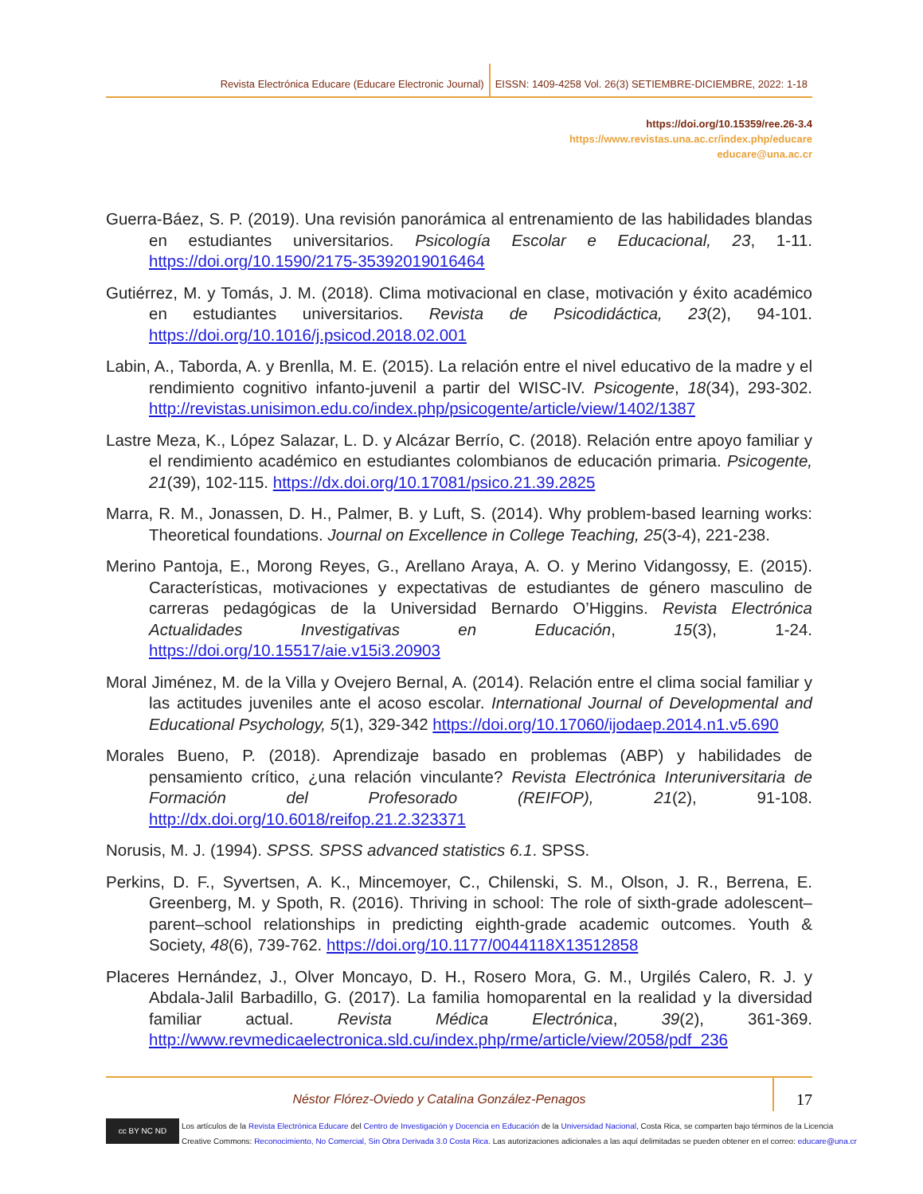Revista Electrónica Educare (Educare Electronic Journal) EISSN: 1409-4258 Vol. 26(3) SETIEMBRE-DICIEMBRE, 2022: 1-18
https://doi.org/10.15359/ree.26-3.4
https://www.revistas.una.ac.cr/index.php/educare
educare@una.ac.cr
Guerra-Báez, S. P. (2019). Una revisión panorámica al entrenamiento de las habilidades blandas en estudiantes universitarios. Psicología Escolar e Educacional, 23, 1-11. https://doi.org/10.1590/2175-35392019016464
Gutiérrez, M. y Tomás, J. M. (2018). Clima motivacional en clase, motivación y éxito académico en estudiantes universitarios. Revista de Psicodidáctica, 23(2), 94-101. https://doi.org/10.1016/j.psicod.2018.02.001
Labin, A., Taborda, A. y Brenlla, M. E. (2015). La relación entre el nivel educativo de la madre y el rendimiento cognitivo infanto-juvenil a partir del WISC-IV. Psicogente, 18(34), 293-302. http://revistas.unisimon.edu.co/index.php/psicogente/article/view/1402/1387
Lastre Meza, K., López Salazar, L. D. y Alcázar Berrío, C. (2018). Relación entre apoyo familiar y el rendimiento académico en estudiantes colombianos de educación primaria. Psicogente, 21(39), 102-115. https://dx.doi.org/10.17081/psico.21.39.2825
Marra, R. M., Jonassen, D. H., Palmer, B. y Luft, S. (2014). Why problem-based learning works: Theoretical foundations. Journal on Excellence in College Teaching, 25(3-4), 221-238.
Merino Pantoja, E., Morong Reyes, G., Arellano Araya, A. O. y Merino Vidangossy, E. (2015). Características, motivaciones y expectativas de estudiantes de género masculino de carreras pedagógicas de la Universidad Bernardo O’Higgins. Revista Electrónica Actualidades Investigativas en Educación, 15(3), 1-24. https://doi.org/10.15517/aie.v15i3.20903
Moral Jiménez, M. de la Villa y Ovejero Bernal, A. (2014). Relación entre el clima social familiar y las actitudes juveniles ante el acoso escolar. International Journal of Developmental and Educational Psychology, 5(1), 329-342 https://doi.org/10.17060/ijodaep.2014.n1.v5.690
Morales Bueno, P. (2018). Aprendizaje basado en problemas (ABP) y habilidades de pensamiento crítico, ¿una relación vinculante? Revista Electrónica Interuniversitaria de Formación del Profesorado (REIFOP), 21(2), 91-108. http://dx.doi.org/10.6018/reifop.21.2.323371
Norusis, M. J. (1994). SPSS. SPSS advanced statistics 6.1. SPSS.
Perkins, D. F., Syvertsen, A. K., Mincemoyer, C., Chilenski, S. M., Olson, J. R., Berrena, E. Greenberg, M. y Spoth, R. (2016). Thriving in school: The role of sixth-grade adolescent–parent–school relationships in predicting eighth-grade academic outcomes. Youth & Society, 48(6), 739-762. https://doi.org/10.1177/0044118X13512858
Placeres Hernández, J., Olver Moncayo, D. H., Rosero Mora, G. M., Urgilés Calero, R. J. y Abdala-Jalil Barbadillo, G. (2017). La familia homoparental en la realidad y la diversidad familiar actual. Revista Médica Electrónica, 39(2), 361-369. http://www.revmedicaelectronica.sld.cu/index.php/rme/article/view/2058/pdf_236
Néstor Flórez-Oviedo y Catalina González-Penagos
17
cc BY NC ND
Los artículos de la Revista Electrónica Educare del Centro de Investigación y Docencia en Educación de la Universidad Nacional, Costa Rica, se comparten bajo términos de la Licencia
Creative Commons: Reconocimiento, No Comercial, Sin Obra Derivada 3.0 Costa Rica. Las autorizaciones adicionales a las aquí delimitadas se pueden obtener en el correo: educare@una.cr